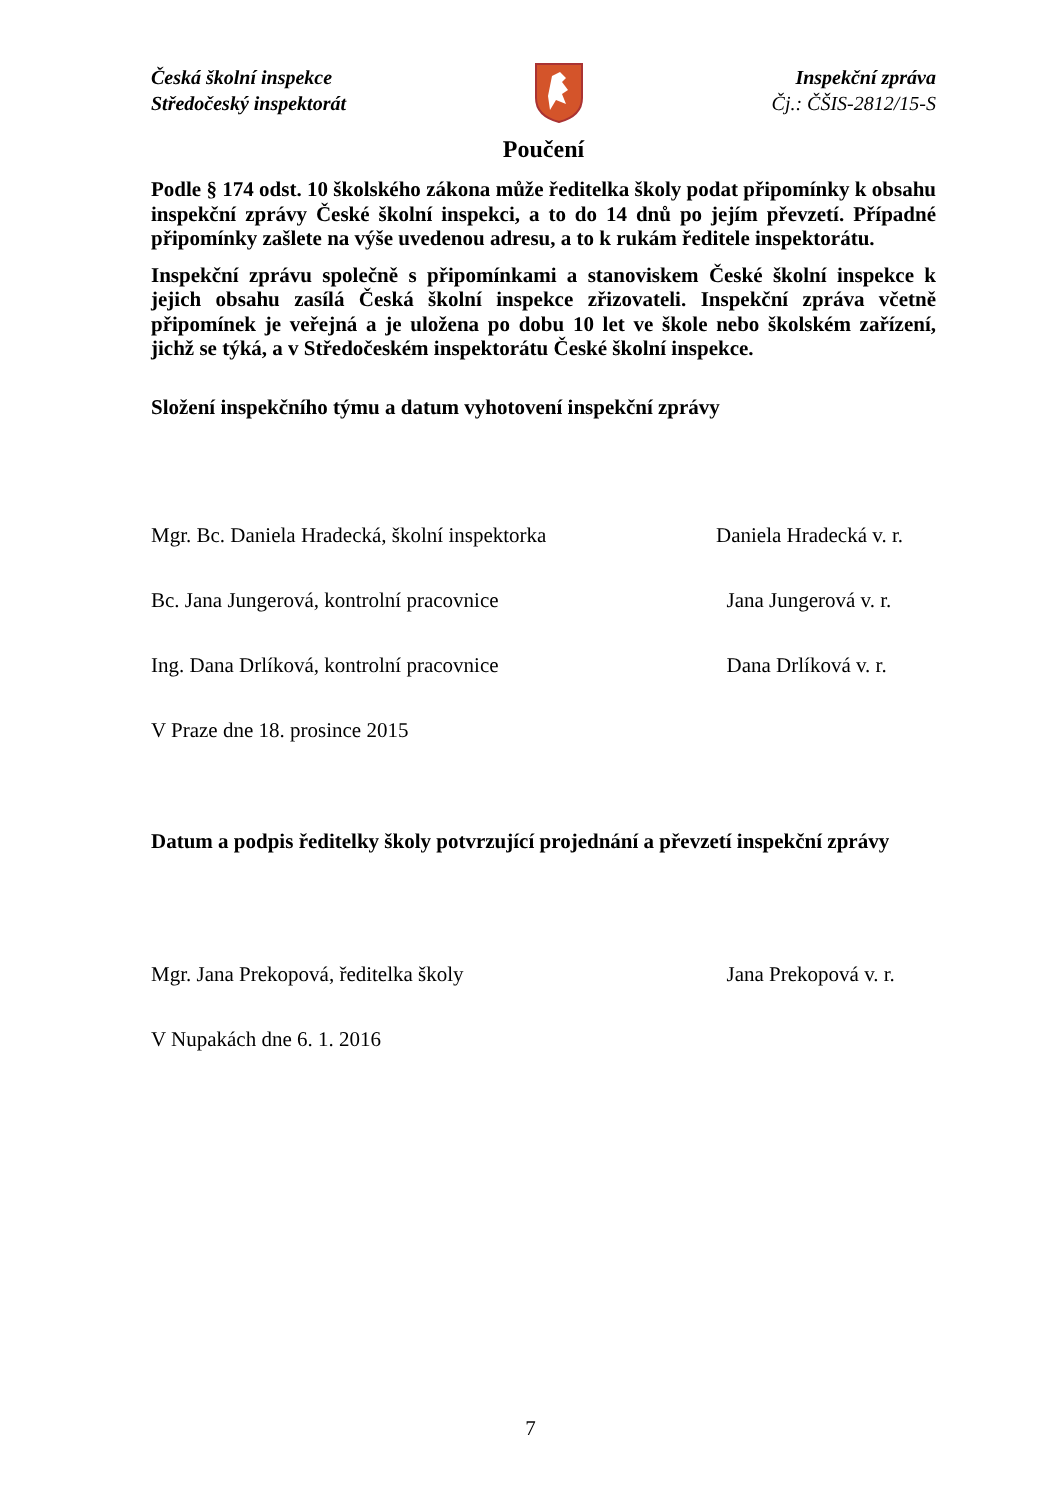Česká školní inspekce
Středočeský inspektorát
Inspekční zpráva
Čj.: ČŠIS-2812/15-S
Poučení
Podle § 174 odst. 10 školského zákona může ředitelka školy podat připomínky k obsahu inspekční zprávy České školní inspekci, a to do 14 dnů po jejím převzetí. Případné připomínky zašlete na výše uvedenou adresu, a to k rukám ředitele inspektorátu.
Inspekční zprávu společně s připomínkami a stanoviskem České školní inspekce k jejich obsahu zasílá Česká školní inspekce zřizovateli. Inspekční zpráva včetně připomínek je veřejná a je uložena po dobu 10 let ve škole nebo školském zařízení, jichž se týká, a v Středočeském inspektorátu České školní inspekce.
Složení inspekčního týmu a datum vyhotovení inspekční zprávy
Mgr. Bc. Daniela Hradecká, školní inspektorka Daniela Hradecká v. r.
Bc. Jana Jungerová, kontrolní pracovnice Jana Jungerová v. r.
Ing. Dana Drlíková, kontrolní pracovnice Dana Drlíková v. r.
V Praze dne 18. prosince 2015
Datum a podpis ředitelky školy potvrzující projednání a převzetí inspekční zprávy
Mgr. Jana Prekopová, ředitelka školy Jana Prekopová v. r.
V Nupakách dne 6. 1. 2016
7